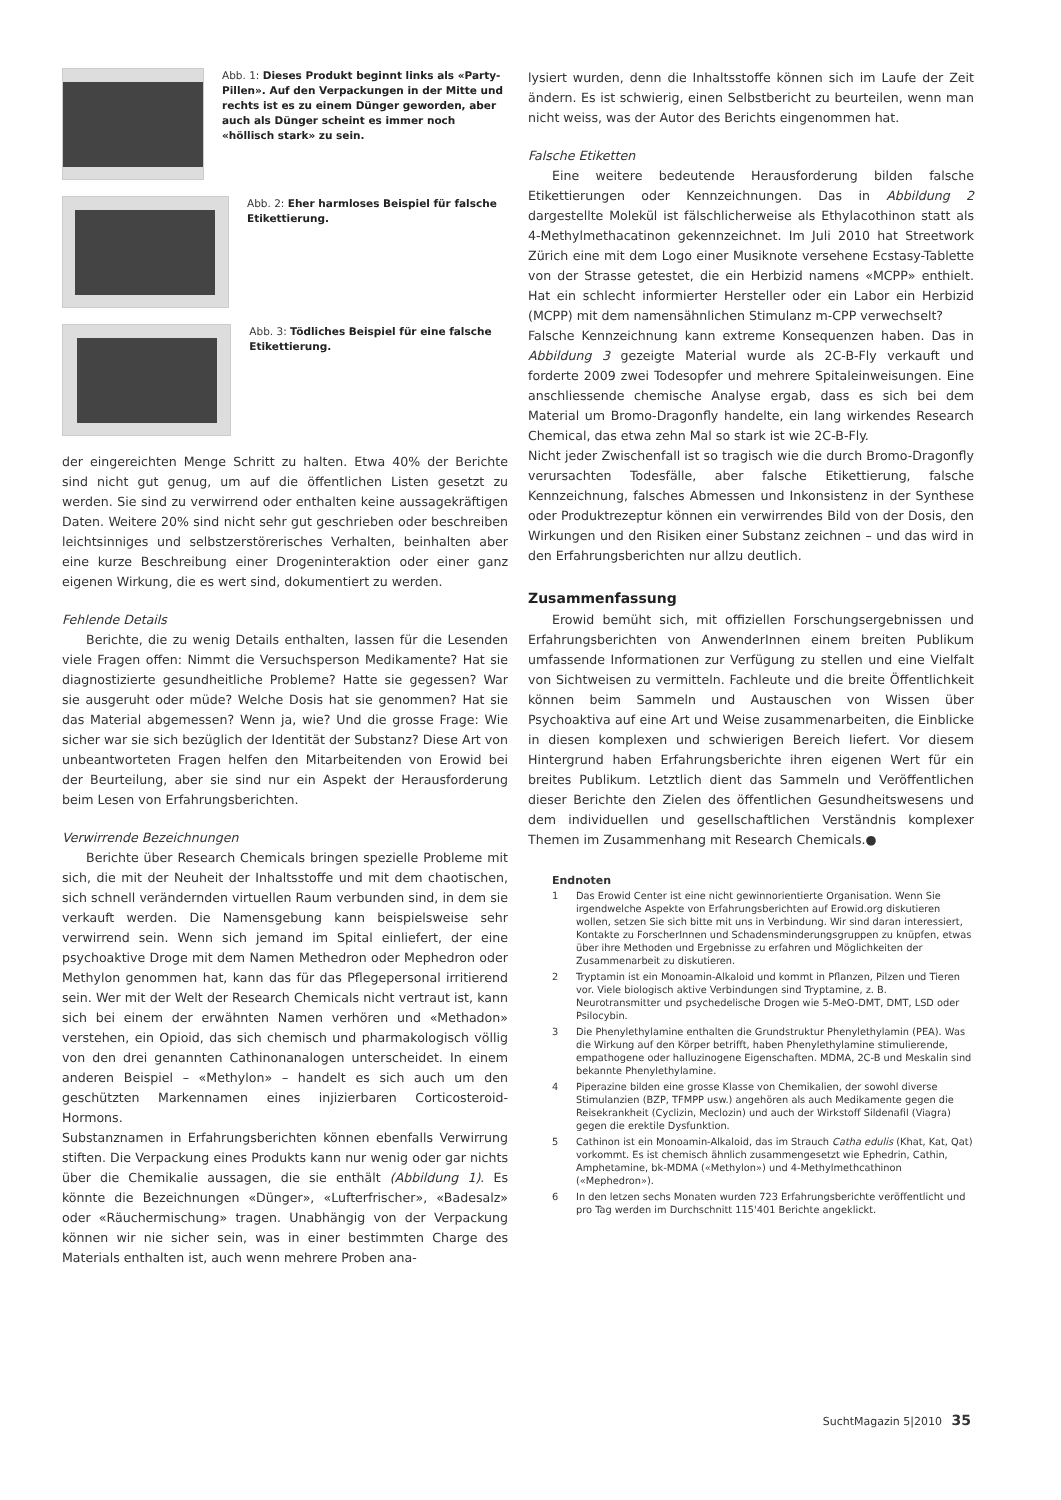Abb. 1: Dieses Produkt beginnt links als «Party-Pillen». Auf den Verpackungen in der Mitte und rechts ist es zu einem Dünger geworden, aber auch als Dünger scheint es immer noch «höllisch stark» zu sein.
Abb. 2: Eher harmloses Beispiel für falsche Etikettierung.
Abb. 3: Tödliches Beispiel für eine falsche Etikettierung.
der eingereichten Menge Schritt zu halten. Etwa 40% der Berichte sind nicht gut genug, um auf die öffentlichen Listen gesetzt zu werden. Sie sind zu verwirrend oder enthalten keine aussagekräftigen Daten. Weitere 20% sind nicht sehr gut geschrieben oder beschreiben leichtsinniges und selbstzerstörerisches Verhalten, beinhalten aber eine kurze Beschreibung einer Drogeninteraktion oder einer ganz eigenen Wirkung, die es wert sind, dokumentiert zu werden.
Fehlende Details
Berichte, die zu wenig Details enthalten, lassen für die Lesenden viele Fragen offen: Nimmt die Versuchsperson Medikamente? Hat sie diagnostizierte gesundheitliche Probleme? Hatte sie gegessen? War sie ausgeruht oder müde? Welche Dosis hat sie genommen? Hat sie das Material abgemessen? Wenn ja, wie? Und die grosse Frage: Wie sicher war sie sich bezüglich der Identität der Substanz? Diese Art von unbeantworteten Fragen helfen den Mitarbeitenden von Erowid bei der Beurteilung, aber sie sind nur ein Aspekt der Herausforderung beim Lesen von Erfahrungsberichten.
Verwirrende Bezeichnungen
Berichte über Research Chemicals bringen spezielle Probleme mit sich, die mit der Neuheit der Inhaltsstoffe und mit dem chaotischen, sich schnell verändernden virtuellen Raum verbunden sind, in dem sie verkauft werden. Die Namensgebung kann beispielsweise sehr verwirrend sein. Wenn sich jemand im Spital einliefert, der eine psychoaktive Droge mit dem Namen Methedron oder Mephedron oder Methylon genommen hat, kann das für das Pflegepersonal irritierend sein. Wer mit der Welt der Research Chemicals nicht vertraut ist, kann sich bei einem der erwähnten Namen verhören und «Methadon» verstehen, ein Opioid, das sich chemisch und pharmakologisch völlig von den drei genannten Cathinonanalogen unterscheidet. In einem anderen Beispiel – «Methylon» – handelt es sich auch um den geschützten Markennamen eines injizierbaren Corticosteroid-Hormons.
Substanznamen in Erfahrungsberichten können ebenfalls Verwirrung stiften. Die Verpackung eines Produkts kann nur wenig oder gar nichts über die Chemikalie aussagen, die sie enthält (Abbildung 1). Es könnte die Bezeichnungen «Dünger», «Lufterfrischer», «Badesalz» oder «Räuchermischung» tragen. Unabhängig von der Verpackung können wir nie sicher sein, was in einer bestimmten Charge des Materials enthalten ist, auch wenn mehrere Proben ana-
lysiert wurden, denn die Inhaltsstoffe können sich im Laufe der Zeit ändern. Es ist schwierig, einen Selbstbericht zu beurteilen, wenn man nicht weiss, was der Autor des Berichts eingenommen hat.
Falsche Etiketten
Eine weitere bedeutende Herausforderung bilden falsche Etikettierungen oder Kennzeichnungen. Das in Abbildung 2 dargestellte Molekül ist fälschlicherweise als Ethylacothinon statt als 4-Methylmethacatinon gekennzeichnet. Im Juli 2010 hat Streetwork Zürich eine mit dem Logo einer Musiknote versehene Ecstasy-Tablette von der Strasse getestet, die ein Herbizid namens «MCPP» enthielt. Hat ein schlecht informierter Hersteller oder ein Labor ein Herbizid (MCPP) mit dem namensähnlichen Stimulanz m-CPP verwechselt?
Falsche Kennzeichnung kann extreme Konsequenzen haben. Das in Abbildung 3 gezeigte Material wurde als 2C-B-Fly verkauft und forderte 2009 zwei Todesopfer und mehrere Spitaleinweisungen. Eine anschliessende chemische Analyse ergab, dass es sich bei dem Material um Bromo-Dragonfly handelte, ein lang wirkendes Research Chemical, das etwa zehn Mal so stark ist wie 2C-B-Fly.
Nicht jeder Zwischenfall ist so tragisch wie die durch Bromo-Dragonfly verursachten Todesfälle, aber falsche Etikettierung, falsche Kennzeichnung, falsches Abmessen und Inkonsistenz in der Synthese oder Produktrezeptur können ein verwirrendes Bild von der Dosis, den Wirkungen und den Risiken einer Substanz zeichnen – und das wird in den Erfahrungsberichten nur allzu deutlich.
Zusammenfassung
Erowid bemüht sich, mit offiziellen Forschungsergebnissen und Erfahrungsberichten von AnwenderInnen einem breiten Publikum umfassende Informationen zur Verfügung zu stellen und eine Vielfalt von Sichtweisen zu vermitteln. Fachleute und die breite Öffentlichkeit können beim Sammeln und Austauschen von Wissen über Psychoaktiva auf eine Art und Weise zusammenarbeiten, die Einblicke in diesen komplexen und schwierigen Bereich liefert. Vor diesem Hintergrund haben Erfahrungsberichte ihren eigenen Wert für ein breites Publikum. Letztlich dient das Sammeln und Veröffentlichen dieser Berichte den Zielen des öffentlichen Gesundheitswesens und dem individuellen und gesellschaftlichen Verständnis komplexer Themen im Zusammenhang mit Research Chemicals.●
Endnoten
1 Das Erowid Center ist eine nicht gewinnorientierte Organisation. Wenn Sie irgendwelche Aspekte von Erfahrungsberichten auf Erowid.org diskutieren wollen, setzen Sie sich bitte mit uns in Verbindung. Wir sind daran interessiert, Kontakte zu ForscherInnen und Schadensminderungsgruppen zu knüpfen, etwas über ihre Methoden und Ergebnisse zu erfahren und Möglichkeiten der Zusammenarbeit zu diskutieren.
2 Tryptamin ist ein Monoamin-Alkaloid und kommt in Pflanzen, Pilzen und Tieren vor. Viele biologisch aktive Verbindungen sind Tryptamine, z. B. Neurotransmitter und psychedelische Drogen wie 5-MeO-DMT, DMT, LSD oder Psilocybin.
3 Die Phenylethylamine enthalten die Grundstruktur Phenylethylamin (PEA). Was die Wirkung auf den Körper betrifft, haben Phenylethylamine stimulierende, empathogene oder halluzinogene Eigenschaften. MDMA, 2C-B und Meskalin sind bekannte Phenylethylamine.
4 Piperazine bilden eine grosse Klasse von Chemikalien, der sowohl diverse Stimulanzien (BZP, TFMPP usw.) angehören als auch Medikamente gegen die Reisekrankheit (Cyclizin, Meclozin) und auch der Wirkstoff Sildenafil (Viagra) gegen die erektile Dysfunktion.
5 Cathinon ist ein Monoamin-Alkaloid, das im Strauch Catha edulis (Khat, Kat, Qat) vorkommt. Es ist chemisch ähnlich zusammengesetzt wie Ephedrin, Cathin, Amphetamine, bk-MDMA («Methylon») und 4-Methylmethcathinon («Mephedron»).
6 In den letzen sechs Monaten wurden 723 Erfahrungsberichte veröffentlicht und pro Tag werden im Durchschnitt 115'401 Berichte angeklickt.
SuchtMagazin 5|2010 35